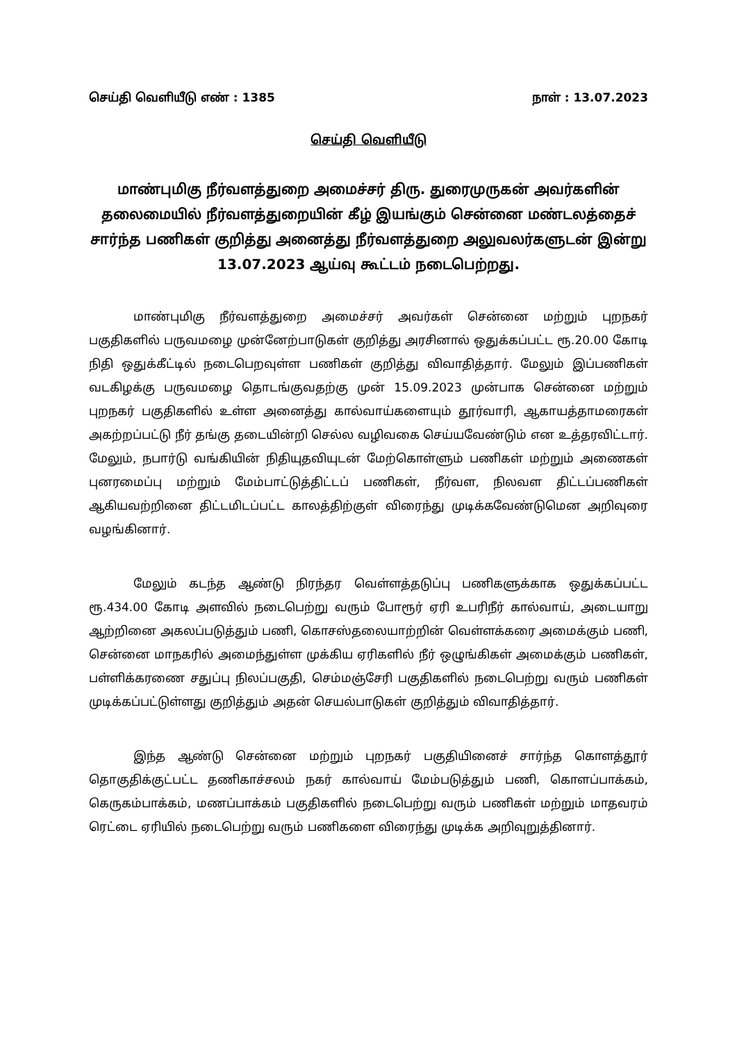செய்தி வெளியீடு எண் : 1385 நாள் : 13.07.2023
செய்தி வெளியீடு
மாண்புமிகு நீர்வளத்துறை அமைச்சர் திரு. துரைமுருகன் அவர்களின் தலைமையில் நீர்வளத்துறையின் கீழ் இயங்கும் சென்னை மண்டலத்தைச் சார்ந்த பணிகள் குறித்து அனைத்து நீர்வளத்துறை அலுவலர்களுடன் இன்று 13.07.2023 ஆய்வு கூட்டம் நடைபெற்றது.
மாண்புமிகு நீர்வளத்துறை அமைச்சர் அவர்கள் சென்னை மற்றும் புறநகர் பகுதிகளில் பருவமழை முன்னேற்பாடுகள் குறித்து அரசினால் ஒதுக்கப்பட்ட ரூ.20.00 கோடி நிதி ஒதுக்கீட்டில் நடைபெறவுள்ள பணிகள் குறித்து விவாதித்தார். மேலும் இப்பணிகள் வடகிழக்கு பருவமழை தொடங்குவதற்கு முன் 15.09.2023 முன்பாக சென்னை மற்றும் புறநகர் பகுதிகளில் உள்ள அனைத்து கால்வாய்களையும் தூர்வாரி, ஆகாயத்தாமரைகள் அகற்றப்பட்டு நீர் தங்கு தடையின்றி செல்ல வழிவகை செய்யவேண்டும் என உத்தரவிட்டார். மேலும், நபார்டு வங்கியின் நிதியுதவியுடன் மேற்கொள்ளும் பணிகள் மற்றும் அணைகள் புனரமைப்பு மற்றும் மேம்பாட்டுத்திட்டப் பணிகள், நீர்வள, நிலவள திட்டப்பணிகள் ஆகியவற்றினை திட்டமிடப்பட்ட காலத்திற்குள் விரைந்து முடிக்கவேண்டுமென அறிவுரை வழங்கினார்.
மேலும் கடந்த ஆண்டு நிரந்தர வெள்ளத்தடுப்பு பணிகளுக்காக ஒதுக்கப்பட்ட ரூ.434.00 கோடி அளவில் நடைபெற்று வரும் போரூர் ஏரி உபரிநீர் கால்வாய், அடையாறு ஆற்றினை அகலப்படுத்தும் பணி, கொசஸ்தலையாற்றின் வெள்ளக்கரை அமைக்கும் பணி, சென்னை மாநகரில் அமைந்துள்ள முக்கிய ஏரிகளில் நீர் ஒழுங்கிகள் அமைக்கும் பணிகள், பள்ளிக்கரணை சதுப்பு நிலப்பகுதி, செம்மஞ்சேரி பகுதிகளில் நடைபெற்று வரும் பணிகள் முடிக்கப்பட்டுள்ளது குறித்தும் அதன் செயல்பாடுகள் குறித்தும் விவாதித்தார்.
இந்த ஆண்டு சென்னை மற்றும் புறநகர் பகுதியினைச் சார்ந்த கொளத்தூர் தொகுதிக்குட்பட்ட தணிகாச்சலம் நகர் கால்வாய் மேம்படுத்தும் பணி, கொளப்பாக்கம், கெருகம்பாக்கம், மணப்பாக்கம் பகுதிகளில் நடைபெற்று வரும் பணிகள் மற்றும் மாதவரம் ரெட்டை ஏரியில் நடைபெற்று வரும் பணிகளை விரைந்து முடிக்க அறிவுறுத்தினார்.